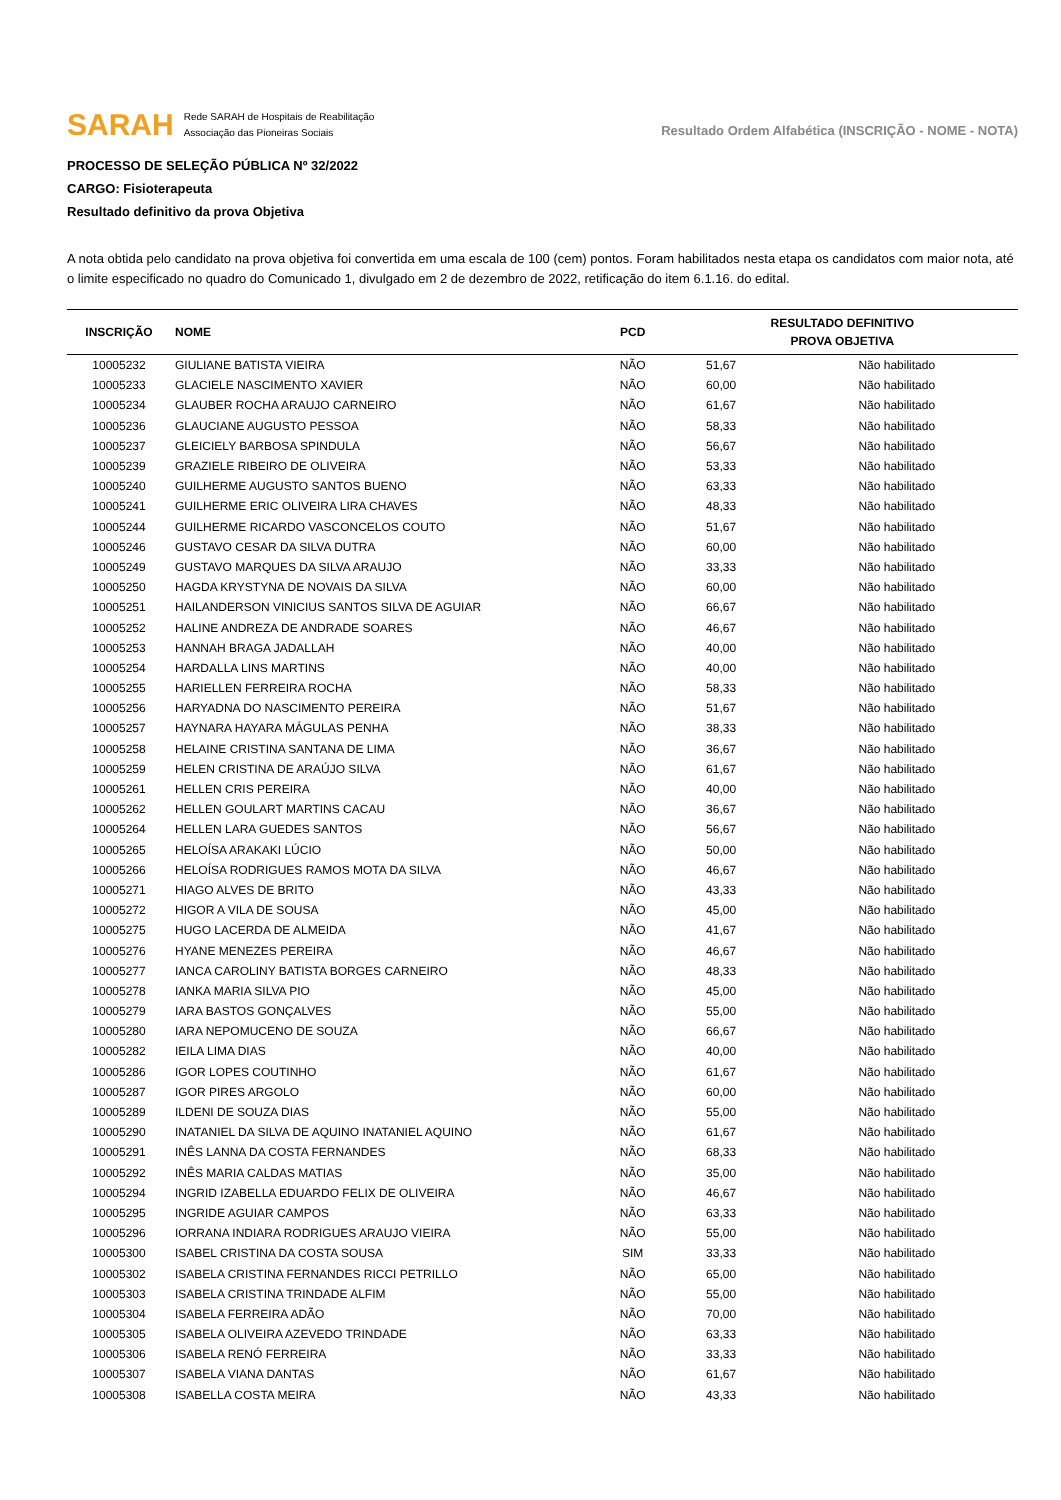SARAH
Rede SARAH de Hospitais de Reabilitação
Associação das Pioneiras Sociais
Resultado Ordem Alfabética (INSCRIÇÃO - NOME - NOTA)
PROCESSO DE SELEÇÃO PÚBLICA Nº 32/2022
CARGO: Fisioterapeuta
Resultado definitivo da prova Objetiva
A nota obtida pelo candidato na prova objetiva foi convertida em uma escala de 100 (cem) pontos. Foram habilitados nesta etapa os candidatos com maior nota, até o limite especificado no quadro do Comunicado 1, divulgado em 2 de dezembro de 2022, retificação do item 6.1.16. do edital.
| INSCRIÇÃO | NOME | PCD | RESULTADO DEFINITIVO PROVA OBJETIVA | |
| --- | --- | --- | --- | --- |
| 10005232 | GIULIANE BATISTA VIEIRA | NÃO | 51,67 | Não habilitado |
| 10005233 | GLACIELE NASCIMENTO XAVIER | NÃO | 60,00 | Não habilitado |
| 10005234 | GLAUBER ROCHA ARAUJO CARNEIRO | NÃO | 61,67 | Não habilitado |
| 10005236 | GLAUCIANE AUGUSTO PESSOA | NÃO | 58,33 | Não habilitado |
| 10005237 | GLEICIELY BARBOSA SPINDULA | NÃO | 56,67 | Não habilitado |
| 10005239 | GRAZIELE RIBEIRO DE OLIVEIRA | NÃO | 53,33 | Não habilitado |
| 10005240 | GUILHERME AUGUSTO SANTOS BUENO | NÃO | 63,33 | Não habilitado |
| 10005241 | GUILHERME ERIC OLIVEIRA LIRA CHAVES | NÃO | 48,33 | Não habilitado |
| 10005244 | GUILHERME RICARDO VASCONCELOS COUTO | NÃO | 51,67 | Não habilitado |
| 10005246 | GUSTAVO CESAR DA SILVA DUTRA | NÃO | 60,00 | Não habilitado |
| 10005249 | GUSTAVO MARQUES DA SILVA ARAUJO | NÃO | 33,33 | Não habilitado |
| 10005250 | HAGDA KRYSTYNA DE NOVAIS DA SILVA | NÃO | 60,00 | Não habilitado |
| 10005251 | HAILANDERSON VINICIUS SANTOS SILVA DE AGUIAR | NÃO | 66,67 | Não habilitado |
| 10005252 | HALINE ANDREZA DE ANDRADE SOARES | NÃO | 46,67 | Não habilitado |
| 10005253 | HANNAH BRAGA JADALLAH | NÃO | 40,00 | Não habilitado |
| 10005254 | HARDALLA LINS MARTINS | NÃO | 40,00 | Não habilitado |
| 10005255 | HARIELLEN FERREIRA ROCHA | NÃO | 58,33 | Não habilitado |
| 10005256 | HARYADNA DO NASCIMENTO PEREIRA | NÃO | 51,67 | Não habilitado |
| 10005257 | HAYNARA HAYARA MÁGULAS PENHA | NÃO | 38,33 | Não habilitado |
| 10005258 | HELAINE CRISTINA SANTANA DE LIMA | NÃO | 36,67 | Não habilitado |
| 10005259 | HELEN CRISTINA DE ARAÚJO SILVA | NÃO | 61,67 | Não habilitado |
| 10005261 | HELLEN CRIS PEREIRA | NÃO | 40,00 | Não habilitado |
| 10005262 | HELLEN GOULART MARTINS CACAU | NÃO | 36,67 | Não habilitado |
| 10005264 | HELLEN LARA GUEDES SANTOS | NÃO | 56,67 | Não habilitado |
| 10005265 | HELOÍSA ARAKAKI LÚCIO | NÃO | 50,00 | Não habilitado |
| 10005266 | HELOÍSA RODRIGUES RAMOS MOTA DA SILVA | NÃO | 46,67 | Não habilitado |
| 10005271 | HIAGO ALVES DE BRITO | NÃO | 43,33 | Não habilitado |
| 10005272 | HIGOR A VILA DE SOUSA | NÃO | 45,00 | Não habilitado |
| 10005275 | HUGO LACERDA DE ALMEIDA | NÃO | 41,67 | Não habilitado |
| 10005276 | HYANE MENEZES PEREIRA | NÃO | 46,67 | Não habilitado |
| 10005277 | IANCA CAROLINY BATISTA BORGES CARNEIRO | NÃO | 48,33 | Não habilitado |
| 10005278 | IANKA MARIA SILVA PIO | NÃO | 45,00 | Não habilitado |
| 10005279 | IARA BASTOS GONÇALVES | NÃO | 55,00 | Não habilitado |
| 10005280 | IARA NEPOMUCENO DE SOUZA | NÃO | 66,67 | Não habilitado |
| 10005282 | IEILA LIMA DIAS | NÃO | 40,00 | Não habilitado |
| 10005286 | IGOR LOPES COUTINHO | NÃO | 61,67 | Não habilitado |
| 10005287 | IGOR PIRES ARGOLO | NÃO | 60,00 | Não habilitado |
| 10005289 | ILDENI DE SOUZA DIAS | NÃO | 55,00 | Não habilitado |
| 10005290 | INATANIEL DA SILVA DE AQUINO INATANIEL AQUINO | NÃO | 61,67 | Não habilitado |
| 10005291 | INÊS LANNA DA COSTA FERNANDES | NÃO | 68,33 | Não habilitado |
| 10005292 | INÊS MARIA CALDAS MATIAS | NÃO | 35,00 | Não habilitado |
| 10005294 | INGRID IZABELLA EDUARDO FELIX DE OLIVEIRA | NÃO | 46,67 | Não habilitado |
| 10005295 | INGRIDE AGUIAR CAMPOS | NÃO | 63,33 | Não habilitado |
| 10005296 | IORRANA INDIARA RODRIGUES ARAUJO VIEIRA | NÃO | 55,00 | Não habilitado |
| 10005300 | ISABEL CRISTINA DA COSTA SOUSA | SIM | 33,33 | Não habilitado |
| 10005302 | ISABELA CRISTINA FERNANDES RICCI PETRILLO | NÃO | 65,00 | Não habilitado |
| 10005303 | ISABELA CRISTINA TRINDADE ALFIM | NÃO | 55,00 | Não habilitado |
| 10005304 | ISABELA FERREIRA ADÃO | NÃO | 70,00 | Não habilitado |
| 10005305 | ISABELA OLIVEIRA AZEVEDO TRINDADE | NÃO | 63,33 | Não habilitado |
| 10005306 | ISABELA RENÓ FERREIRA | NÃO | 33,33 | Não habilitado |
| 10005307 | ISABELA VIANA DANTAS | NÃO | 61,67 | Não habilitado |
| 10005308 | ISABELLA COSTA MEIRA | NÃO | 43,33 | Não habilitado |